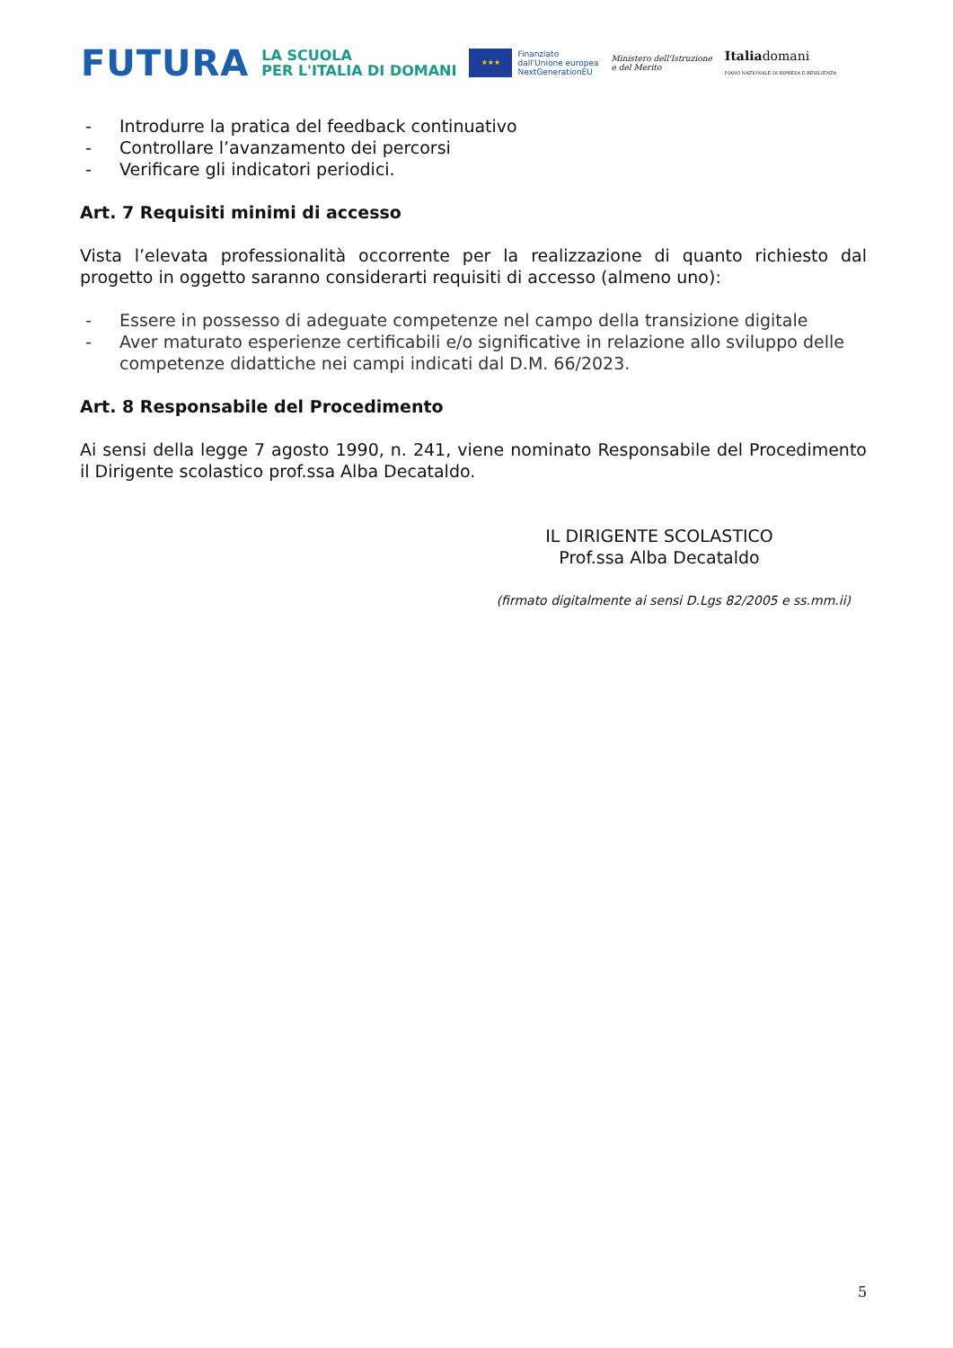FUTURA
LA SCUOLA
PER L'ITALIA DI DOMANI
★★★
Finanziato
dall'Unione europea
NextGenerationEU
Ministero dell'Istruzione
e del Merito
Italiadomani
PIANO NAZIONALE DI RIPRESA E RESILIENZA
- Introdurre la pratica del feedback continuativo
- Controllare l’avanzamento dei percorsi
- Verificare gli indicatori periodici.
Art. 7 Requisiti minimi di accesso
Vista l’elevata professionalità occorrente per la realizzazione di quanto richiesto dal progetto in oggetto saranno considerarti requisiti di accesso (almeno uno):
- Essere in possesso di adeguate competenze nel campo della transizione digitale
- Aver maturato esperienze certificabili e/o significative in relazione allo sviluppo delle competenze didattiche nei campi indicati dal D.M. 66/2023.
Art. 8 Responsabile del Procedimento
Ai sensi della legge 7 agosto 1990, n. 241, viene nominato Responsabile del Procedimento il Dirigente scolastico prof.ssa Alba Decataldo.
IL DIRIGENTE SCOLASTICO
Prof.ssa Alba Decataldo
(firmato digitalmente ai sensi D.Lgs 82/2005 e ss.mm.ii)
5